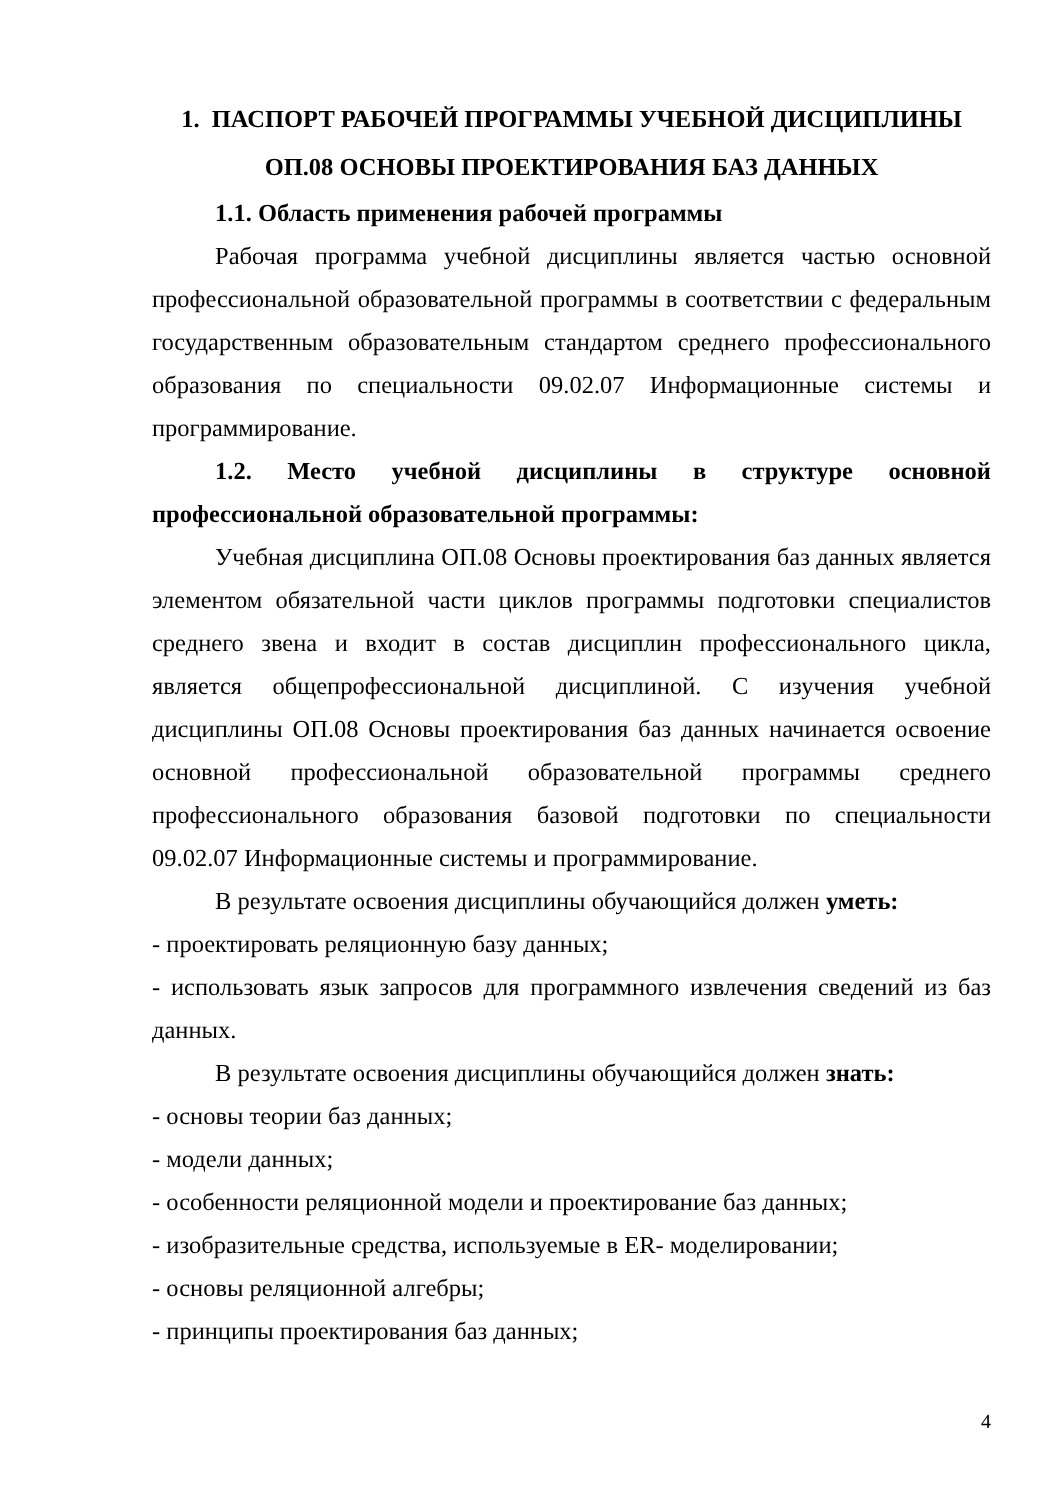1. ПАСПОРТ РАБОЧЕЙ ПРОГРАММЫ УЧЕБНОЙ ДИСЦИПЛИНЫ
ОП.08 ОСНОВЫ ПРОЕКТИРОВАНИЯ БАЗ ДАННЫХ
1.1. Область применения рабочей программы
Рабочая программа учебной дисциплины является частью основной профессиональной образовательной программы в соответствии с федеральным государственным образовательным стандартом среднего профессионального образования по специальности 09.02.07 Информационные системы и программирование.
1.2. Место учебной дисциплины в структуре основной профессиональной образовательной программы:
Учебная дисциплина ОП.08 Основы проектирования баз данных является элементом обязательной части циклов программы подготовки специалистов среднего звена и входит в состав дисциплин профессионального цикла, является общепрофессиональной дисциплиной. С изучения учебной дисциплины ОП.08 Основы проектирования баз данных начинается освоение основной профессиональной образовательной программы среднего профессионального образования базовой подготовки по специальности 09.02.07 Информационные системы и программирование.
В результате освоения дисциплины обучающийся должен уметь:
- проектировать реляционную базу данных;
- использовать язык запросов для программного извлечения сведений из баз данных.
В результате освоения дисциплины обучающийся должен знать:
- основы теории баз данных;
- модели данных;
- особенности реляционной модели и проектирование баз данных;
- изобразительные средства, используемые в ER- моделировании;
- основы реляционной алгебры;
- принципы проектирования баз данных;
4